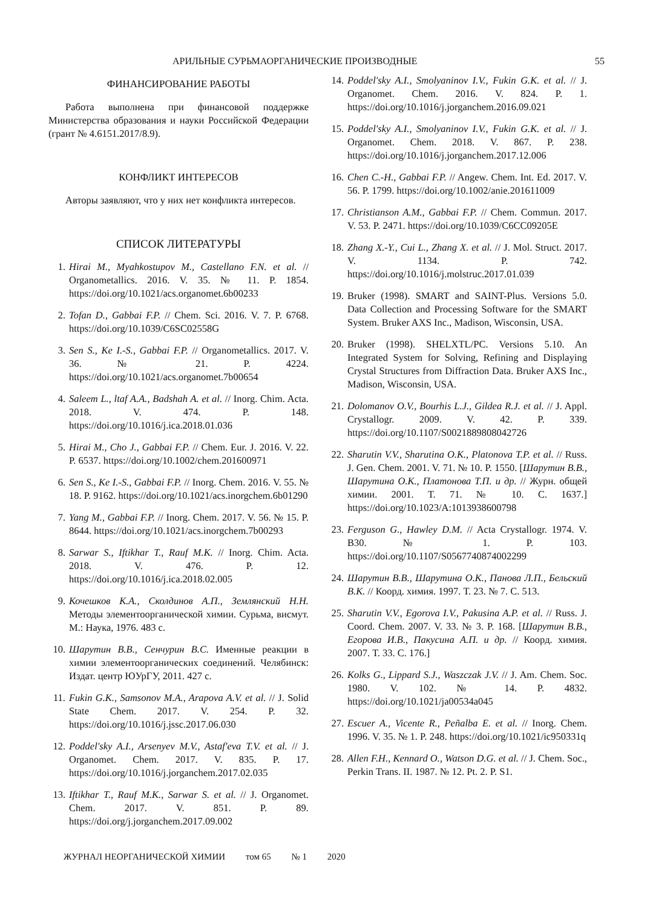АРИЛЬНЫЕ СУРЬМАОРГАНИЧЕСКИЕ ПРОИЗВОДНЫЕ 55
ФИНАНСИРОВАНИЕ РАБОТЫ
Работа выполнена при финансовой поддержке Министерства образования и науки Российской Федерации (грант № 4.6151.2017/8.9).
КОНФЛИКТ ИНТЕРЕСОВ
Авторы заявляют, что у них нет конфликта интересов.
СПИСОК ЛИТЕРАТУРЫ
1. Hirai M., Myahkostupov M., Castellano F.N. et al. // Organometallics. 2016. V. 35. № 11. P. 1854. https://doi.org/10.1021/acs.organomet.6b00233
2. Tofan D., Gabbai F.P. // Chem. Sci. 2016. V. 7. P. 6768. https://doi.org/10.1039/C6SC02558G
3. Sen S., Ke I.-S., Gabbai F.P. // Organometallics. 2017. V. 36. № 21. P. 4224. https://doi.org/10.1021/acs.organomet.7b00654
4. Saleem L., ltaf A.A., Badshah A. et al. // Inorg. Chim. Acta. 2018. V. 474. P. 148. https://doi.org/10.1016/j.ica.2018.01.036
5. Hirai M., Cho J., Gabbai F.P. // Chem. Eur. J. 2016. V. 22. P. 6537. https://doi.org/10.1002/chem.201600971
6. Sen S., Ke I.-S., Gabbai F.P. // Inorg. Chem. 2016. V. 55. № 18. P. 9162. https://doi.org/10.1021/acs.inorgchem.6b01290
7. Yang M., Gabbai F.P. // Inorg. Chem. 2017. V. 56. № 15. P. 8644. https://doi.org/10.1021/acs.inorgchem.7b00293
8. Sarwar S., Iftikhar T., Rauf M.K. // Inorg. Chim. Acta. 2018. V. 476. P. 12. https://doi.org/10.1016/j.ica.2018.02.005
9. Кочешков К.А., Сколдинов А.П., Землянский Н.Н. Методы элементоорганической химии. Сурьма, висмут. М.: Наука, 1976. 483 с.
10. Шарутин В.В., Сенчурин В.С. Именные реакции в химии элементоорганических соединений. Челябинск: Издат. центр ЮУрГУ, 2011. 427 с.
11. Fukin G.K., Samsonov M.A., Arapova A.V. et al. // J. Solid State Chem. 2017. V. 254. P. 32. https://doi.org/10.1016/j.jssc.2017.06.030
12. Poddel'sky A.I., Arsenyev M.V., Astaf'eva T.V. et al. // J. Organomet. Chem. 2017. V. 835. P. 17. https://doi.org/10.1016/j.jorganchem.2017.02.035
13. Iftikhar T., Rauf M.K., Sarwar S. et al. // J. Organomet. Chem. 2017. V. 851. P. 89. https://doi.org/j.jorganchem.2017.09.002
14. Poddel'sky A.I., Smolyaninov I.V., Fukin G.K. et al. // J. Organomet. Chem. 2016. V. 824. P. 1. https://doi.org/10.1016/j.jorganchem.2016.09.021
15. Poddel'sky A.I., Smolyaninov I.V., Fukin G.K. et al. // J. Organomet. Chem. 2018. V. 867. P. 238. https://doi.org/10.1016/j.jorganchem.2017.12.006
16. Chen C.-H., Gabbai F.P. // Angew. Chem. Int. Ed. 2017. V. 56. P. 1799. https://doi.org/10.1002/anie.201611009
17. Christianson A.M., Gabbai F.P. // Chem. Commun. 2017. V. 53. P. 2471. https://doi.org/10.1039/C6CC09205E
18. Zhang X.-Y., Cui L., Zhang X. et al. // J. Mol. Struct. 2017. V. 1134. P. 742. https://doi.org/10.1016/j.molstruc.2017.01.039
19. Bruker (1998). SMART and SAINT-Plus. Versions 5.0. Data Collection and Processing Software for the SMART System. Bruker AXS Inc., Madison, Wisconsin, USA.
20. Bruker (1998). SHELXTL/PC. Versions 5.10. An Integrated System for Solving, Refining and Displaying Crystal Structures from Diffraction Data. Bruker AXS Inc., Madison, Wisconsin, USA.
21. Dolomanov O.V., Bourhis L.J., Gildea R.J. et al. // J. Appl. Crystallogr. 2009. V. 42. P. 339. https://doi.org/10.1107/S0021889808042726
22. Sharutin V.V., Sharutina O.K., Platonova T.P. et al. // Russ. J. Gen. Chem. 2001. V. 71. № 10. P. 1550. [Шарутин В.В., Шарутина О.К., Платонова Т.П. и др. // Журн. общей химии. 2001. Т. 71. № 10. С. 1637.] https://doi.org/10.1023/A:1013938600798
23. Ferguson G., Hawley D.M. // Acta Crystallogr. 1974. V. B30. № 1. P. 103. https://doi.org/10.1107/S0567740874002299
24. Шарутин В.В., Шарутина О.К., Панова Л.П., Бельский В.К. // Коорд. химия. 1997. Т. 23. № 7. С. 513.
25. Sharutin V.V., Egorova I.V., Pakusina A.P. et al. // Russ. J. Coord. Chem. 2007. V. 33. № 3. P. 168. [Шарутин В.В., Егорова И.В., Пакусина А.П. и др. // Коорд. химия. 2007. Т. 33. С. 176.]
26. Kolks G., Lippard S.J., Waszczak J.V. // J. Am. Chem. Soc. 1980. V. 102. № 14. P. 4832. https://doi.org/10.1021/ja00534a045
27. Escuer A., Vicente R., Peñalba E. et al. // Inorg. Chem. 1996. V. 35. № 1. P. 248. https://doi.org/10.1021/ic950331q
28. Allen F.H., Kennard O., Watson D.G. et al. // J. Chem. Soc., Perkin Trans. II. 1987. № 12. Pt. 2. P. S1.
ЖУРНАЛ НЕОРГАНИЧЕСКОЙ ХИМИИ том 65 № 1 2020